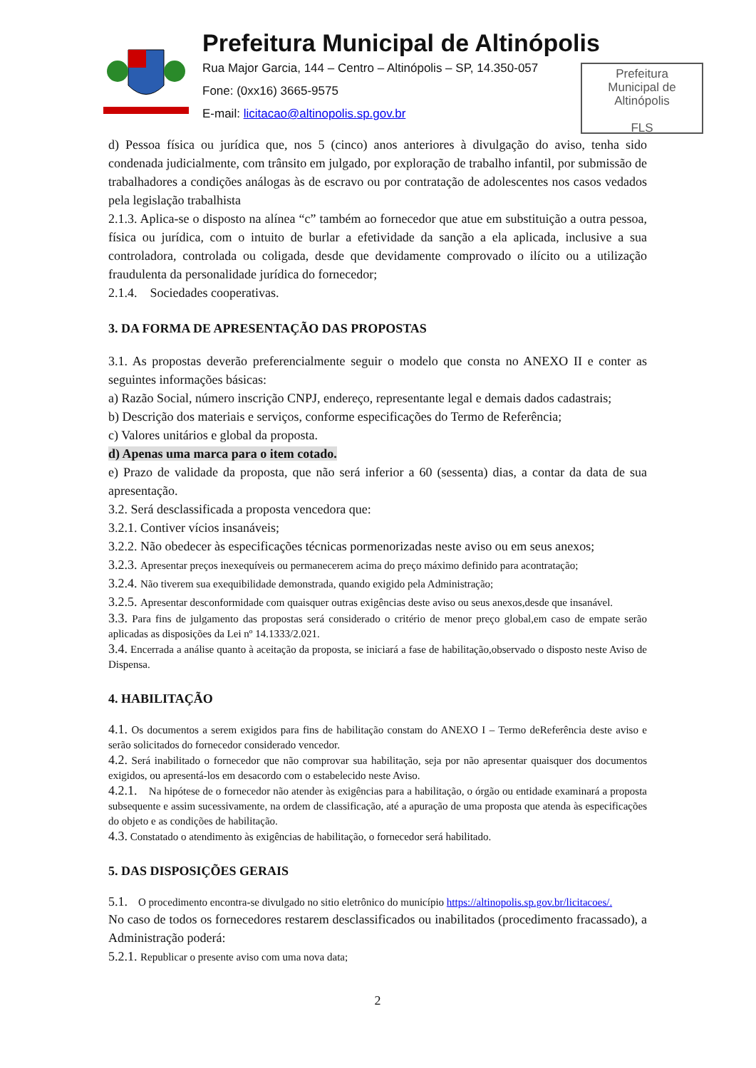Prefeitura Municipal de Altinópolis
Rua Major Garcia, 144 – Centro – Altinópolis – SP, 14.350-057
Fone: (0xx16) 3665-9575
E-mail: licitacao@altinopolis.sp.gov.br
Prefeitura
Municipal de
Altinópolis
FLS
d) Pessoa física ou jurídica que, nos 5 (cinco) anos anteriores à divulgação do aviso, tenha sido condenada judicialmente, com trânsito em julgado, por exploração de trabalho infantil, por submissão de trabalhadores a condições análogas às de escravo ou por contratação de adolescentes nos casos vedados pela legislação trabalhista
2.1.3. Aplica-se o disposto na alínea “c” também ao fornecedor que atue em substituição a outra pessoa, física ou jurídica, com o intuito de burlar a efetividade da sanção a ela aplicada, inclusive a sua controladora, controlada ou coligada, desde que devidamente comprovado o ilícito ou a utilização fraudulenta da personalidade jurídica do fornecedor;
2.1.4. Sociedades cooperativas.
3. DA FORMA DE APRESENTAÇÃO DAS PROPOSTAS
3.1. As propostas deverão preferencialmente seguir o modelo que consta no ANEXO II e conter as seguintes informações básicas:
a) Razão Social, número inscrição CNPJ, endereço, representante legal e demais dados cadastrais;
b) Descrição dos materiais e serviços, conforme especificações do Termo de Referência;
c) Valores unitários e global da proposta.
d) Apenas uma marca para o item cotado.
e) Prazo de validade da proposta, que não será inferior a 60 (sessenta) dias, a contar da data de sua apresentação.
3.2. Será desclassificada a proposta vencedora que:
3.2.1. Contiver vícios insanáveis;
3.2.2. Não obedecer às especificações técnicas pormenorizadas neste aviso ou em seus anexos;
3.2.3. Apresentar preços inexequíveis ou permanecerem acima do preço máximo definido para acontratação;
3.2.4. Não tiverem sua exequibilidade demonstrada, quando exigido pela Administração;
3.2.5. Apresentar desconformidade com quaisquer outras exigências deste aviso ou seus anexos,desde que insanável.
3.3. Para fins de julgamento das propostas será considerado o critério de menor preço global,em caso de empate serão aplicadas as disposições da Lei nº 14.1333/2.021.
3.4. Encerrada a análise quanto à aceitação da proposta, se iniciará a fase de habilitação,observado o disposto neste Aviso de Dispensa.
4. HABILITAÇÃO
4.1. Os documentos a serem exigidos para fins de habilitação constam do ANEXO I – Termo deReferência deste aviso e serão solicitados do fornecedor considerado vencedor.
4.2. Será inabilitado o fornecedor que não comprovar sua habilitação, seja por não apresentar quaisquer dos documentos exigidos, ou apresentá-los em desacordo com o estabelecido neste Aviso.
4.2.1. Na hipótese de o fornecedor não atender às exigências para a habilitação, o órgão ou entidade examinará a proposta subsequente e assim sucessivamente, na ordem de classificação, até a apuração de uma proposta que atenda às especificações do objeto e as condições de habilitação.
4.3. Constatado o atendimento às exigências de habilitação, o fornecedor será habilitado.
5. DAS DISPOSIÇÕES GERAIS
5.1. O procedimento encontra-se divulgado no sitio eletrônico do município https://altinopolis.sp.gov.br/licitacoes/.
No caso de todos os fornecedores restarem desclassificados ou inabilitados (procedimento fracassado), a Administração poderá:
5.2.1. Republicar o presente aviso com uma nova data;
2